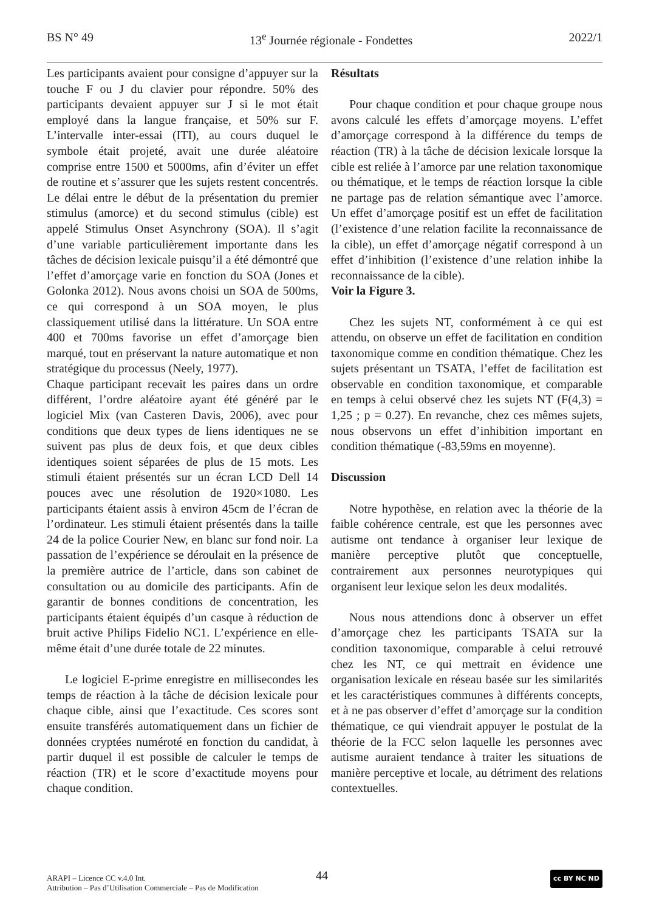BS N° 49 13<sup>e</sup> Journée régionale - Fondettes 2022/1
Les participants avaient pour consigne d’appuyer sur la touche F ou J du clavier pour répondre. 50% des participants devaient appuyer sur J si le mot était employé dans la langue française, et 50% sur F. L’intervalle inter-essai (ITI), au cours duquel le symbole était projeté, avait une durée aléatoire comprise entre 1500 et 5000ms, afin d’éviter un effet de routine et s’assurer que les sujets restent concentrés. Le délai entre le début de la présentation du premier stimulus (amorce) et du second stimulus (cible) est appelé Stimulus Onset Asynchrony (SOA). Il s’agit d’une variable particulièrement importante dans les tâches de décision lexicale puisqu’il a été démontré que l’effet d’amorçage varie en fonction du SOA (Jones et Golonka 2012). Nous avons choisi un SOA de 500ms, ce qui correspond à un SOA moyen, le plus classiquement utilisé dans la littérature. Un SOA entre 400 et 700ms favorise un effet d’amorçage bien marqué, tout en préservant la nature automatique et non stratégique du processus (Neely, 1977).
Chaque participant recevait les paires dans un ordre différent, l’ordre aléatoire ayant été généré par le logiciel Mix (van Casteren Davis, 2006), avec pour conditions que deux types de liens identiques ne se suivent pas plus de deux fois, et que deux cibles identiques soient séparées de plus de 15 mots. Les stimuli étaient présentés sur un écran LCD Dell 14 pouces avec une résolution de 1920×1080. Les participants étaient assis à environ 45cm de l’écran de l’ordinateur. Les stimuli étaient présentés dans la taille 24 de la police Courier New, en blanc sur fond noir. La passation de l’expérience se déroulait en la présence de la première autrice de l’article, dans son cabinet de consultation ou au domicile des participants. Afin de garantir de bonnes conditions de concentration, les participants étaient équipés d’un casque à réduction de bruit active Philips Fidelio NC1. L’expérience en elle-même était d’une durée totale de 22 minutes.
Le logiciel E-prime enregistre en millisecondes les temps de réaction à la tâche de décision lexicale pour chaque cible, ainsi que l’exactitude. Ces scores sont ensuite transférés automatiquement dans un fichier de données cryptées numéroté en fonction du candidat, à partir duquel il est possible de calculer le temps de réaction (TR) et le score d’exactitude moyens pour chaque condition.
Résultats
Pour chaque condition et pour chaque groupe nous avons calculé les effets d’amorçage moyens. L’effet d’amorçage correspond à la différence du temps de réaction (TR) à la tâche de décision lexicale lorsque la cible est reliée à l’amorce par une relation taxonomique ou thématique, et le temps de réaction lorsque la cible ne partage pas de relation sémantique avec l’amorce. Un effet d’amorçage positif est un effet de facilitation (l’existence d’une relation facilite la reconnaissance de la cible), un effet d’amorçage négatif correspond à un effet d’inhibition (l’existence d’une relation inhibe la reconnaissance de la cible).
Voir la Figure 3.
Chez les sujets NT, conformément à ce qui est attendu, on observe un effet de facilitation en condition taxonomique comme en condition thématique. Chez les sujets présentant un TSATA, l’effet de facilitation est observable en condition taxonomique, et comparable en temps à celui observé chez les sujets NT (F(4,3) = 1,25 ; p = 0.27). En revanche, chez ces mêmes sujets, nous observons un effet d’inhibition important en condition thématique (-83,59ms en moyenne).
Discussion
Notre hypothèse, en relation avec la théorie de la faible cohérence centrale, est que les personnes avec autisme ont tendance à organiser leur lexique de manière perceptive plutôt que conceptuelle, contrairement aux personnes neurotypiques qui organisent leur lexique selon les deux modalités.
Nous nous attendions donc à observer un effet d’amorçage chez les participants TSATA sur la condition taxonomique, comparable à celui retrouvé chez les NT, ce qui mettrait en évidence une organisation lexicale en réseau basée sur les similarités et les caractéristiques communes à différents concepts, et à ne pas observer d’effet d’amorçage sur la condition thématique, ce qui viendrait appuyer le postulat de la théorie de la FCC selon laquelle les personnes avec autisme auraient tendance à traiter les situations de manière perceptive et locale, au détriment des relations contextuelles.
ARAPI – Licence CC v.4.0 Int.
Attribution – Pas d’Utilisation Commerciale – Pas de Modification
44 cc BY NC ND